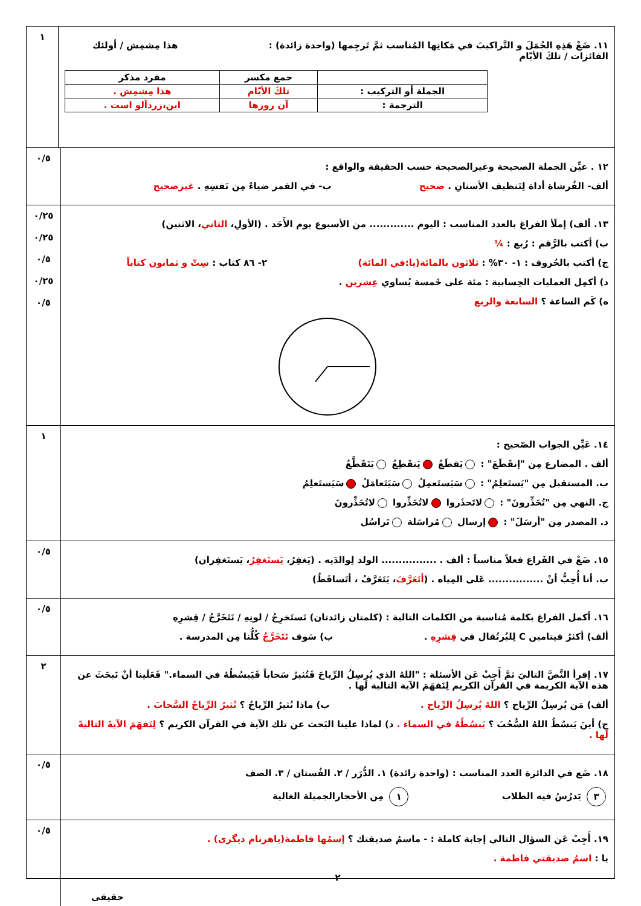١١. ضَعْ هَذِهِ الجُمَلَ و التَّراكيبَ في مَكانِها المُناسب ثمَّ تَرجِمها (واحدة زائدة) : هذا مِشمِش / أولئك الفائزات / تلكَ الأيّام
| | جمع مكسر | مفرد مذكر |
| الجملة أو التركيب : | تلكَ الأيّام | هذا مِشمِش . |
| الترجمة : | آن روزها | اين،زردآلو است . |
١
١٢ . عيِّن الجملة الصحيحة وغيرالصحيحة حسب الحقيقة والواقع :
ألف- الفُرشاة أداة لِتَنظيف الأسنانِ . صحيح ب- في القمر ضياءٌ مِن نَفسِهِ . غيرصحيح
٠/٥
١٣. ألف) إملَأ الفراغ بالعدد المناسب : اليوم ............. من الأسبوع يوم الأَحَد . (الأولِ، الثاني، الاثنين)
ب) أكتب بالرَّقم : رُبع : ¼
ج) أكتب بالحُروف : ١- ٣٠% : ثلاثون بالمائة(يا:في المائة) ٢- ٨٦ كتاب : سِتّ و ثمانون كتاباً
د) أكمِل العمليات الحِسابية : مئة على خَمسة يُساوي عِشرين .
ه) كَم الساعة ؟ السابعة والربع
٠/٢٥
٠/٢٥
٠/٥
٠/٢٥
٠/٥
١٤. عَيِّن الجواب الصّحيح :
ألف . المضارع مِن "إنقَطَعَ" : يَقطَعُ يَنقَطِعُ يَتَقَطَّعُ
ب. المستقبل مِن "يَستَعلِمُ" : سَيَستَعمِلُ سَيَتَعامَلُ سَيَستَعلِمُ
ج. النهي مِن "تُحَذِّرونَ" : لاتَحذَروا لاتُحَذِّروا لاتُحَذِّرونَ
د. المصدر مِن "أرسَلَ" : إرسال مُراسَلة تَراسُل
١
١٥. ضَعْ في الفَراغ فعلاً مناسباً : ألف . ................ الولد لِوالدَيه . (يَغفِرُ، يَستَغفِرُ، يَستَغفِران)
ب. أنا أُحِبُّ أنْ ................ عَلى المِياه . (أتَعَرَّفَ، يَتَعَرَّفُ ، أتَساقَطُ)
٠/٥
١٦. أكمل الفراغ بكلمة مُناسبة من الكلمات التالية : (كلمتان زائدتان) نَستَخرِجُ / لونِهِ / نَتَخَرَّجُ / قِشرِهِ
ألف) أكثرُ فيتامين C لِلبُرتُقال في قِشرِهِ . ب) سَوف نَتَخَرَّجُ كُلُّنا مِن المدرسة .
٠/٥
١٧. إقرأ النَّصَّ التاليَ ثمَّ أَجِبْ عَن الأسئلة : "اللهُ الذي يُرسِلُ الرِّياحَ فَتُثيرُ سَحاباً فَيَبسُطُهُ في السماء." فَعَلَينا أنْ نَبحَثَ عن هذه الآية الكريمة في القرآن الكريم لِنَفهَمَ الآية التالية لَها .
ألف) مَن يُرسِلُ الرِّياح ؟ اللهُ يُرسِلُ الرِّياح . ب) ماذا تُثيرُ الرِّياحُ ؟ تُثيرُ الرِّياحُ السَّحابَ .
ج) أينَ يَبسُطُ اللهُ السُّحُبَ ؟ يَبسُطُهُ في السماء . د) لماذا علينا البَحث عن تلك الآية في القرآن الكريم ؟ لِنَفهَمَ الآيةَ التاليةَ لَها .
٢
١٨. ضَع في الدائرة العدد المناسب : (واحدة زائدة) ١. الدُّرَر / ٢. الفُستان / ٣. الصف
٣ يَدرُسُ فيه الطلاب ١ مِن الأحجارالجميلة الغالية
٠/٥
١٩. أَجِبْ عَن السؤال التالي إجابة كاملة : - ماسمُ صديقتك ؟ إسمُها فاطمة(ياهرنام ديگری) .
يا : اسمُ صديقتي فاطمة .
٢
حقيقى
٠/٥